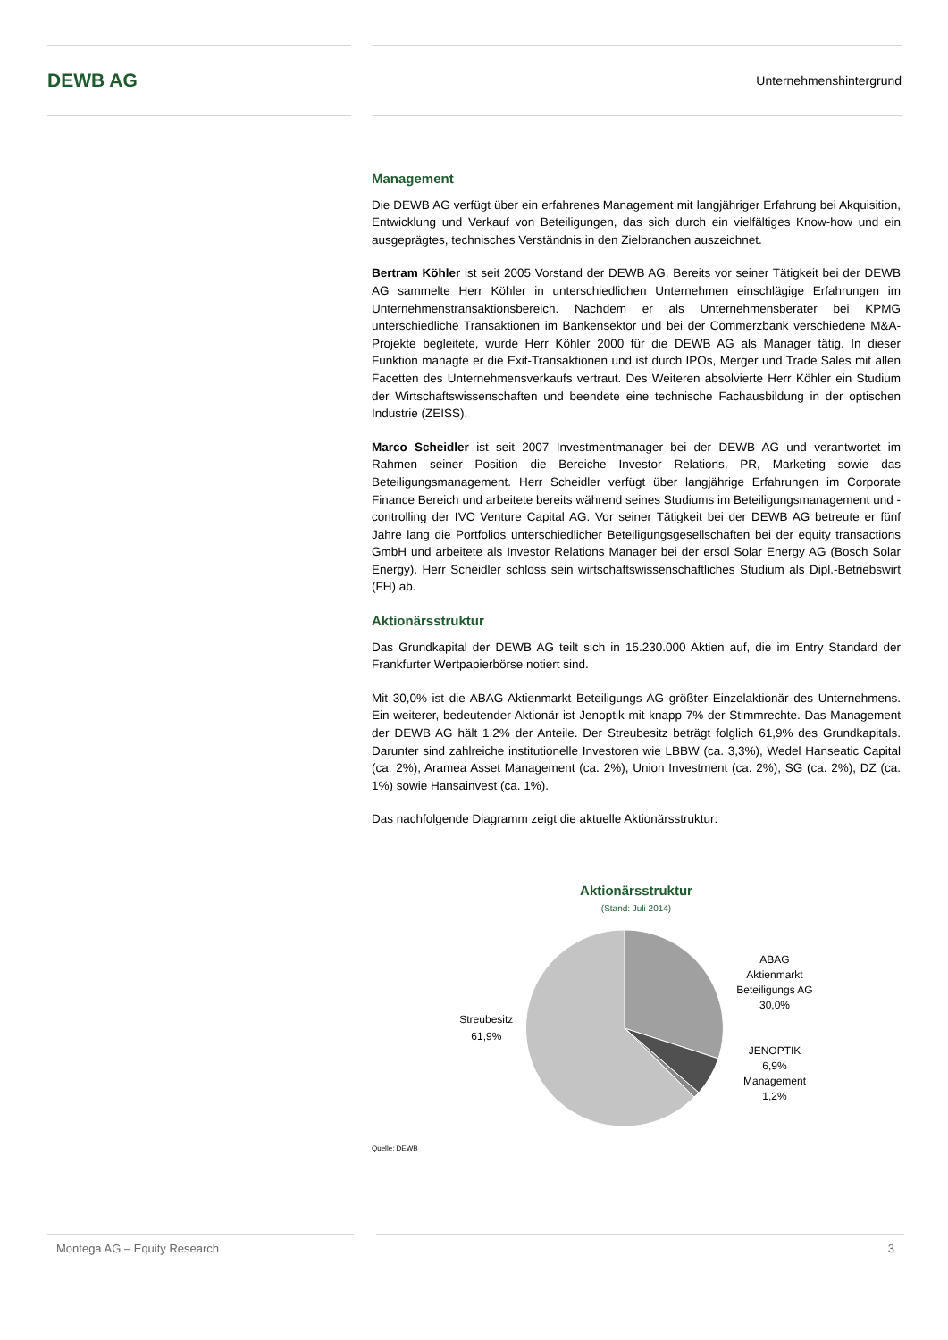DEWB AG
Unternehmenshintergrund
Management
Die DEWB AG verfügt über ein erfahrenes Management mit langjähriger Erfahrung bei Akquisition, Entwicklung und Verkauf von Beteiligungen, das sich durch ein vielfältiges Know-how und ein ausgeprägtes, technisches Verständnis in den Zielbranchen auszeichnet.
Bertram Köhler ist seit 2005 Vorstand der DEWB AG. Bereits vor seiner Tätigkeit bei der DEWB AG sammelte Herr Köhler in unterschiedlichen Unternehmen einschlägige Erfahrungen im Unternehmenstransaktionsbereich. Nachdem er als Unternehmensberater bei KPMG unterschiedliche Transaktionen im Bankensektor und bei der Commerzbank verschiedene M&A-Projekte begleitete, wurde Herr Köhler 2000 für die DEWB AG als Manager tätig. In dieser Funktion managte er die Exit-Transaktionen und ist durch IPOs, Merger und Trade Sales mit allen Facetten des Unternehmensverkaufs vertraut. Des Weiteren absolvierte Herr Köhler ein Studium der Wirtschaftswissenschaften und beendete eine technische Fachausbildung in der optischen Industrie (ZEISS).
Marco Scheidler ist seit 2007 Investmentmanager bei der DEWB AG und verantwortet im Rahmen seiner Position die Bereiche Investor Relations, PR, Marketing sowie das Beteiligungsmanagement. Herr Scheidler verfügt über langjährige Erfahrungen im Corporate Finance Bereich und arbeitete bereits während seines Studiums im Beteiligungsmanagement und -controlling der IVC Venture Capital AG. Vor seiner Tätigkeit bei der DEWB AG betreute er fünf Jahre lang die Portfolios unterschiedlicher Beteiligungsgesellschaften bei der equity transactions GmbH und arbeitete als Investor Relations Manager bei der ersol Solar Energy AG (Bosch Solar Energy). Herr Scheidler schloss sein wirtschaftswissenschaftliches Studium als Dipl.-Betriebswirt (FH) ab.
Aktionärsstruktur
Das Grundkapital der DEWB AG teilt sich in 15.230.000 Aktien auf, die im Entry Standard der Frankfurter Wertpapierbörse notiert sind.
Mit 30,0% ist die ABAG Aktienmarkt Beteiligungs AG größter Einzelaktionär des Unternehmens. Ein weiterer, bedeutender Aktionär ist Jenoptik mit knapp 7% der Stimmrechte. Das Management der DEWB AG hält 1,2% der Anteile. Der Streubesitz beträgt folglich 61,9% des Grundkapitals. Darunter sind zahlreiche institutionelle Investoren wie LBBW (ca. 3,3%), Wedel Hanseatic Capital (ca. 2%), Aramea Asset Management (ca. 2%), Union Investment (ca. 2%), SG (ca. 2%), DZ (ca. 1%) sowie Hansainvest (ca. 1%).
Das nachfolgende Diagramm zeigt die aktuelle Aktionärsstruktur:
Aktionärsstruktur
(Stand: Juli 2014)
Streubesitz
61,9%
ABAG
Aktienmarkt
Beteiligungs AG
30,0%
JENOPTIK
6,9%
Management
1,2%
Quelle: DEWB
Montega AG – Equity Research 3